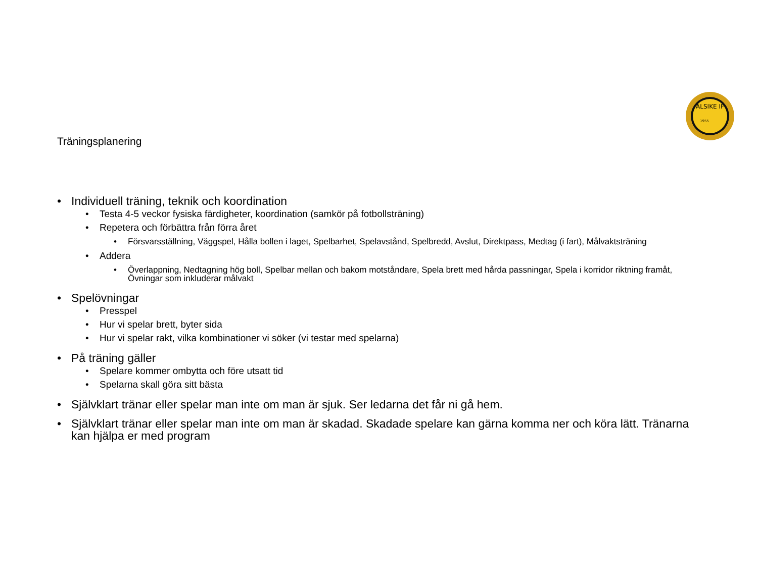ALSIKE IF
1955
Träningsplanering
• Individuell träning, teknik och koordination
• Testa 4-5 veckor fysiska färdigheter, koordination (samkör på fotbollsträning)
• Repetera och förbättra från förra året
• Försvarsställning, Väggspel, Hålla bollen i laget, Spelbarhet, Spelavstånd, Spelbredd, Avslut, Direktpass, Medtag (i fart), Målvaktsträning
• Addera
• Överlappning, Nedtagning hög boll, Spelbar mellan och bakom motståndare, Spela brett med hårda passningar, Spela i korridor riktning framåt, Övningar som inkluderar målvakt
• Spelövningar
• Presspel
• Hur vi spelar brett, byter sida
• Hur vi spelar rakt, vilka kombinationer vi söker (vi testar med spelarna)
• På träning gäller
• Spelare kommer ombytta och före utsatt tid
• Spelarna skall göra sitt bästa
• Självklart tränar eller spelar man inte om man är sjuk. Ser ledarna det får ni gå hem.
• Självklart tränar eller spelar man inte om man är skadad. Skadade spelare kan gärna komma ner och köra lätt. Tränarna kan hjälpa er med program